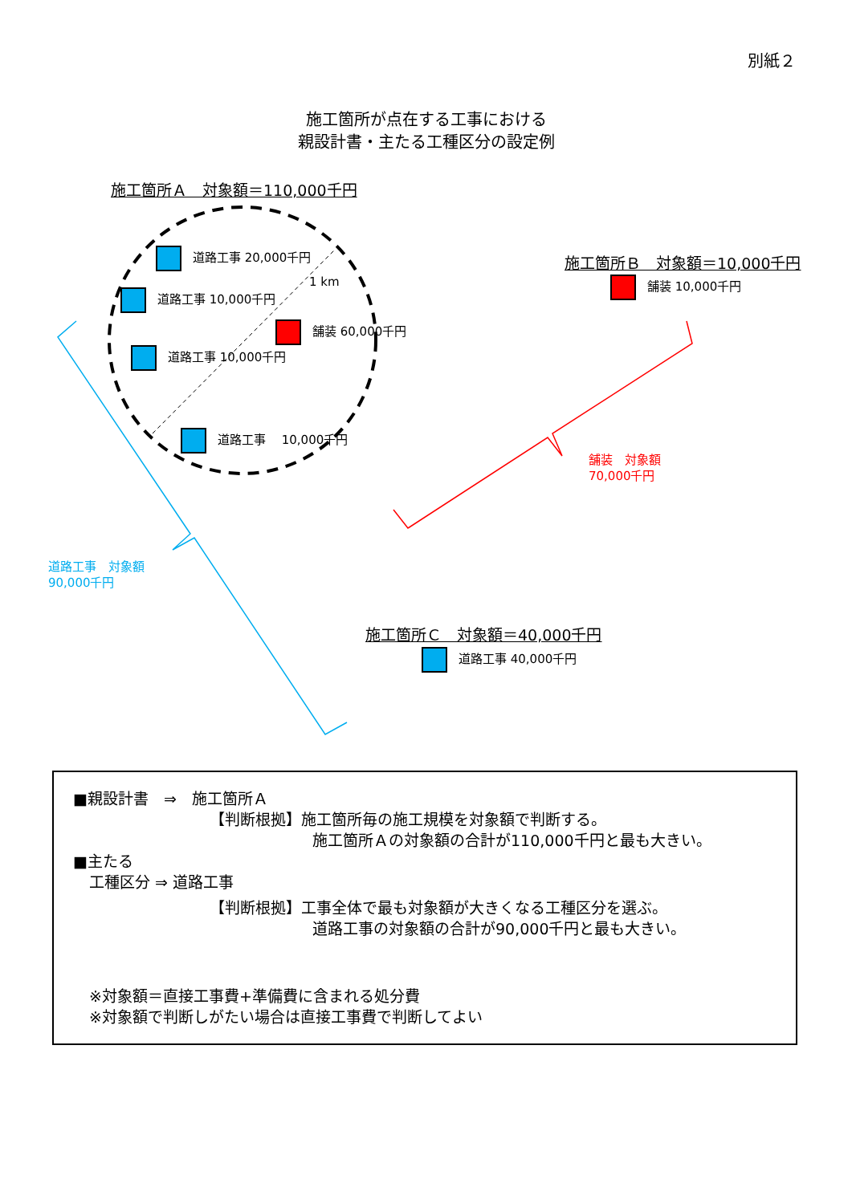別紙２
施工箇所が点在する工事における
親設計書・主たる工種区分の設定例
施工箇所Ａ　対象額＝110,000千円
道路工事 20,000千円
1 km
道路工事 10,000千円
舗装 60,000千円
道路工事 10,000千円
道路工事　 10,000千円
施工箇所Ｂ　対象額＝10,000千円
舗装 10,000千円
舗装　対象額
70,000千円
道路工事　対象額
90,000千円
施工箇所Ｃ　対象額＝40,000千円
道路工事 40,000千円
■親設計書　⇒　施工箇所Ａ
【判断根拠】施工箇所毎の施工規模を対象額で判断する。
施工箇所Ａの対象額の合計が110,000千円と最も大きい。
■主たる
工種区分 ⇒ 道路工事
【判断根拠】工事全体で最も対象額が大きくなる工種区分を選ぶ。
道路工事の対象額の合計が90,000千円と最も大きい。
※対象額＝直接工事費+準備費に含まれる処分費
※対象額で判断しがたい場合は直接工事費で判断してよい